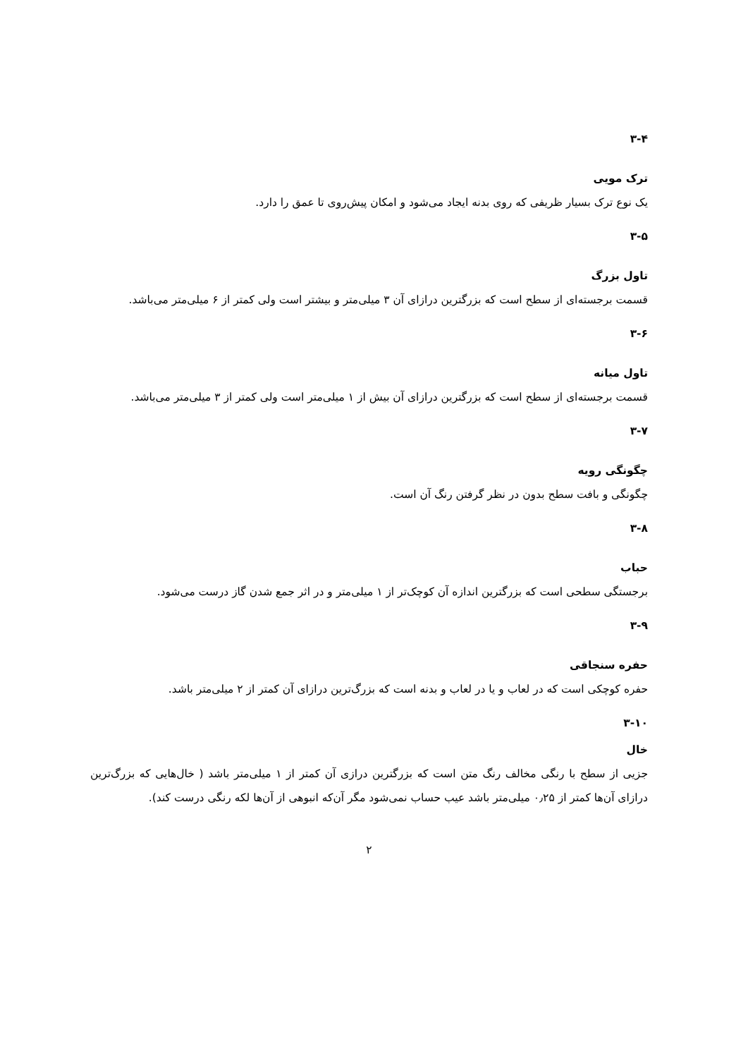۳-۴
ترک مویی
یک نوع ترک بسیار ظریفی که روی بدنه ایجاد می‌شود و امکان پیش‌روی تا عمق را دارد.
۳-۵
تاول بزرگ
قسمت برجسته‌ای از سطح است که بزرگترین درازای آن ۳ میلی‌متر و بیشتر است ولی کمتر از ۶ میلی‌متر می‌باشد.
۳-۶
تاول میانه
قسمت برجسته‌ای از سطح است که بزرگترین درازای آن بیش از ۱ میلی‌متر است ولی کمتر از ۳ میلی‌متر می‌باشد.
۳-۷
چگونگی رویه
چگونگی و بافت سطح بدون در نظر گرفتن رنگ آن است.
۳-۸
حباب
برجستگی سطحی است که بزرگترین اندازه آن کوچک‌تر از ۱ میلی‌متر و در اثر جمع شدن گاز درست می‌شود.
۳-۹
حفره سنجاقی
حفره کوچکی است که در لعاب و یا در لعاب و بدنه است که بزرگ‌ترین درازای آن کمتر از ۲ میلی‌متر باشد.
۳-۱۰
خال
جزیی از سطح با رنگی مخالف رنگ متن است که بزرگترین درازی آن کمتر از ۱ میلی‌متر باشد ( خال‌هایی که بزرگ‌ترین درازای آن‌ها کمتر از ۰٫۲۵ میلی‌متر باشد عیب حساب نمی‌شود مگر آن‌که انبوهی از آن‌ها لکه رنگی درست کند).
۲